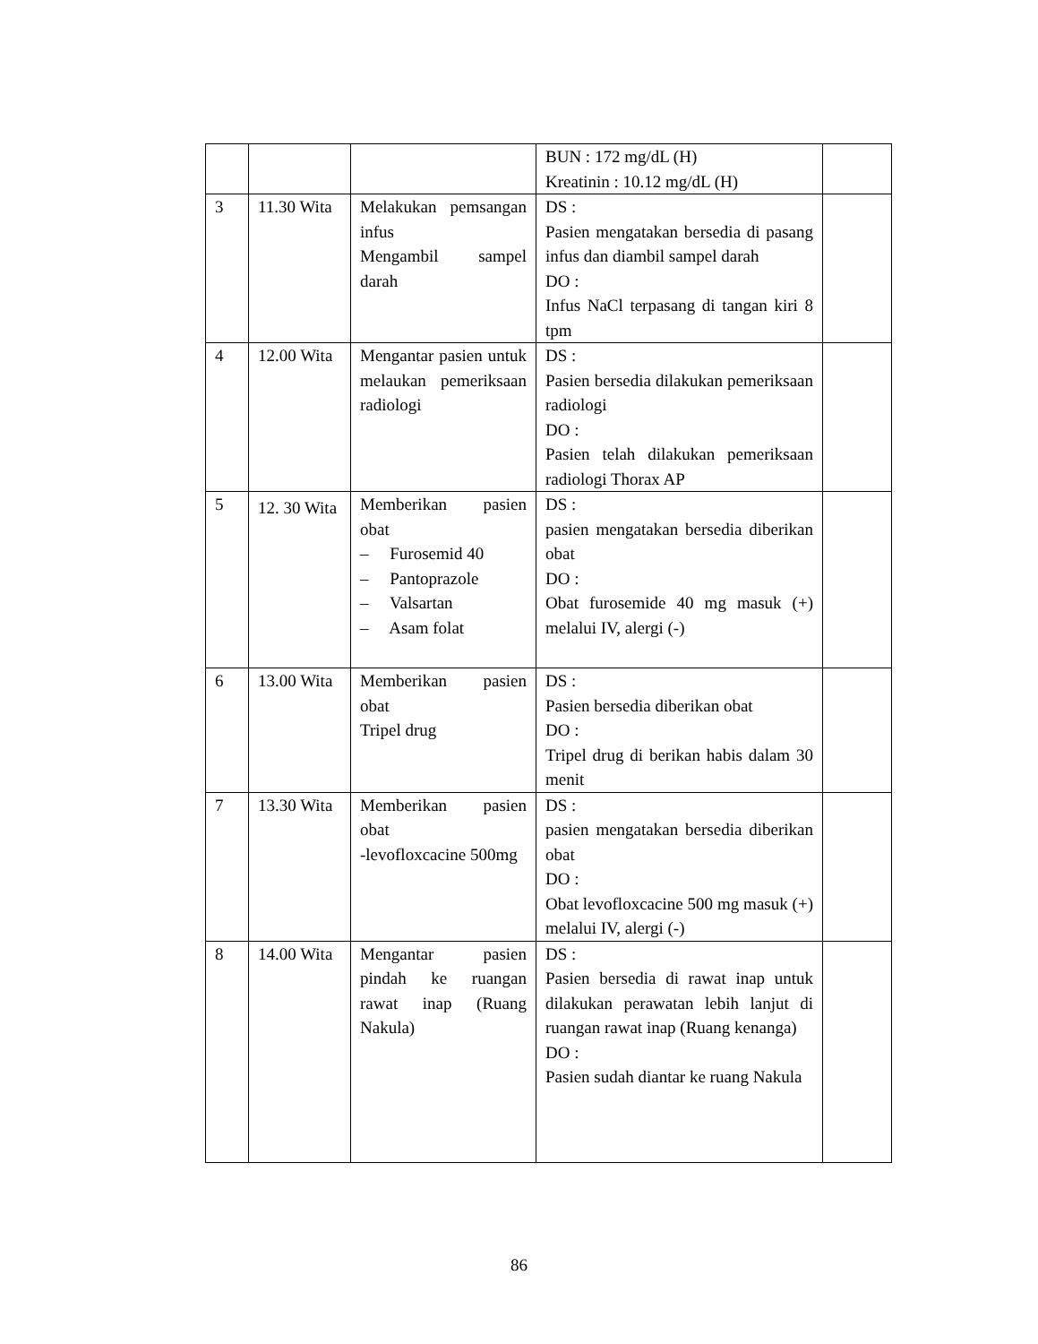| | | | BUN : 172 mg/dL (H) Kreatinin : 10.12 mg/dL (H) | |
| 3 | 11.30 Wita | Melakukan pemsangan infus Mengambil sampel darah | DS : Pasien mengatakan bersedia di pasang infus dan diambil sampel darah DO : Infus NaCl terpasang di tangan kiri 8 tpm | |
| 4 | 12.00 Wita | Mengantar pasien untuk melaukan pemeriksaan radiologi | DS : Pasien bersedia dilakukan pemeriksaan radiologi DO : Pasien telah dilakukan pemeriksaan radiologi Thorax AP | |
| 5 | 12. 30 Wita | Memberikan pasien obat – Furosemid 40 – Pantoprazole – Valsartan – Asam folat | DS : pasien mengatakan bersedia diberikan obat DO : Obat furosemide 40 mg masuk (+) melalui IV, alergi (-) | |
| 6 | 13.00 Wita | Memberikan pasien obat Tripel drug | DS : Pasien bersedia diberikan obat DO : Tripel drug di berikan habis dalam 30 menit | |
| 7 | 13.30 Wita | Memberikan pasien obat -levofloxcacine 500mg | DS : pasien mengatakan bersedia diberikan obat DO : Obat levofloxcacine 500 mg masuk (+) melalui IV, alergi (-) | |
| 8 | 14.00 Wita | Mengantar pasien pindah ke ruangan rawat inap (Ruang Nakula) | DS : Pasien bersedia di rawat inap untuk dilakukan perawatan lebih lanjut di ruangan rawat inap (Ruang kenanga) DO : Pasien sudah diantar ke ruang Nakula | |
86